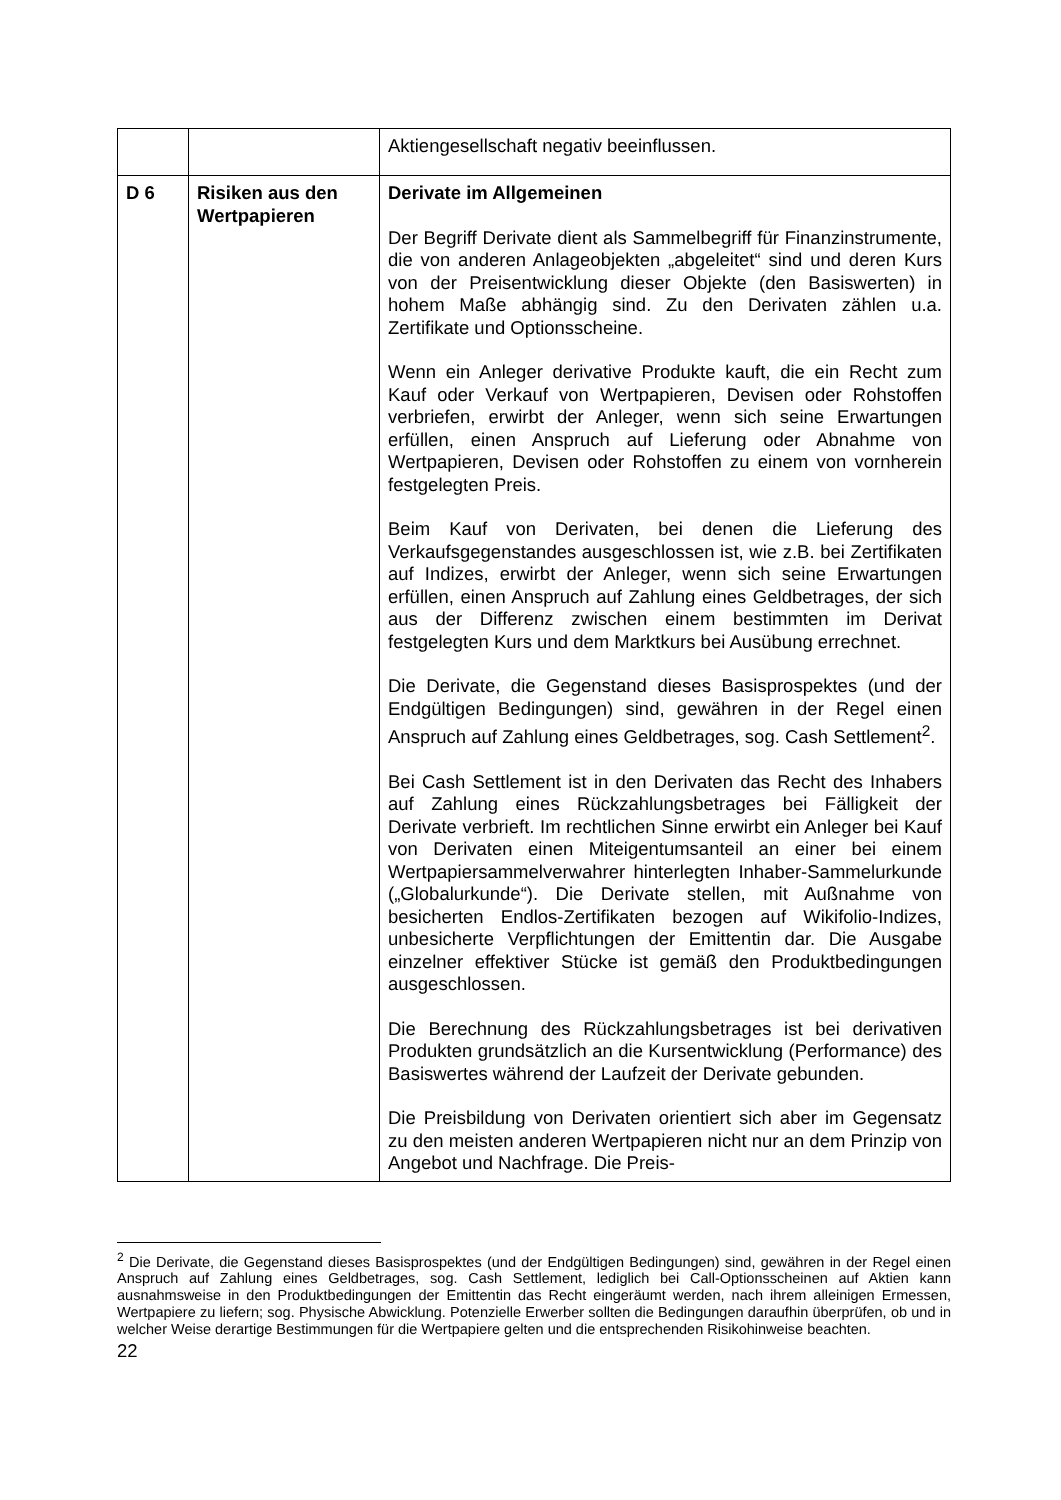| | | Aktiengesellschaft negativ beeinflussen. |
| D 6 | Risiken aus den Wertpapieren | Derivate im Allgemeinen Der Begriff Derivate dient als Sammelbegriff für Finanz­instrumente, die von anderen Anlageobjekten „abgeleitet“ sind und deren Kurs von der Preisentwicklung dieser Objekte (den Basiswerten) in hohem Maße abhängig sind. Zu den Derivaten zählen u.a. Zertifikate und Optionsscheine. Wenn ein Anleger derivative Produkte kauft, die ein Recht zum Kauf oder Verkauf von Wertpapieren, Devisen oder Rohstoffen verbriefen, erwirbt der Anleger, wenn sich seine Erwartungen erfüllen, einen Anspruch auf Lieferung oder Abnahme von Wertpapieren, Devisen oder Rohstoffen zu einem von vornherein festgelegten Preis. Beim Kauf von Derivaten, bei denen die Lieferung des Verkaufsgegenstandes ausgeschlossen ist, wie z.B. bei Zertifikaten auf Indizes, erwirbt der Anleger, wenn sich seine Erwartungen erfüllen, einen Anspruch auf Zahlung eines Geldbetrages, der sich aus der Differenz zwischen einem bestimmten im Derivat festgelegten Kurs und dem Marktkurs bei Ausübung errechnet. Die Derivate, die Gegenstand dieses Basisprospektes (und der Endgültigen Bedingungen) sind, gewähren in der Regel einen Anspruch auf Zahlung eines Geldbetrages, sog. Cash Settlement<sup>2</sup>. Bei Cash Settlement ist in den Derivaten das Recht des Inhabers auf Zahlung eines Rückzahlungsbetrages bei Fälligkeit der Derivate verbrieft. Im rechtlichen Sinne erwirbt ein Anleger bei Kauf von Derivaten einen Miteigentumsanteil an einer bei einem Wertpapiersammelverwahrer hinterlegten Inhaber-Sammelurkunde („Globalurkunde“). Die Derivate stellen, mit Außnahme von besicherten Endlos-Zertifikaten bezogen auf Wikifolio-Indizes, unbesicherte Verpflichtungen der Emittentin dar. Die Ausgabe einzelner effektiver Stücke ist gemäß den Produktbedingungen ausgeschlossen. Die Berechnung des Rückzahlungsbetrages ist bei derivativen Produkten grundsätzlich an die Kursentwicklung (Performance) des Basiswertes während der Laufzeit der Derivate gebunden. Die Preisbildung von Derivaten orientiert sich aber im Gegensatz zu den meisten anderen Wertpapieren nicht nur an dem Prinzip von Angebot und Nachfrage. Die Preis- |
<sup>2</sup> Die Derivate, die Gegenstand dieses Basisprospektes (und der Endgültigen Bedingungen) sind, gewähren in der Regel einen Anspruch auf Zahlung eines Geldbetrages, sog. Cash Settlement, lediglich bei Call-Options­scheinen auf Aktien kann ausnahmsweise in den Produktbedingungen der Emittentin das Recht eingeräumt werden, nach ihrem alleinigen Ermessen, Wertpapiere zu liefern; sog. Physische Abwicklung. Potenzielle Erwerber sollten die Bedingungen daraufhin überprüfen, ob und in welcher Weise derartige Bestimmungen für die Wertpapiere gelten und die entsprechenden Risikohinweise beachten.
22